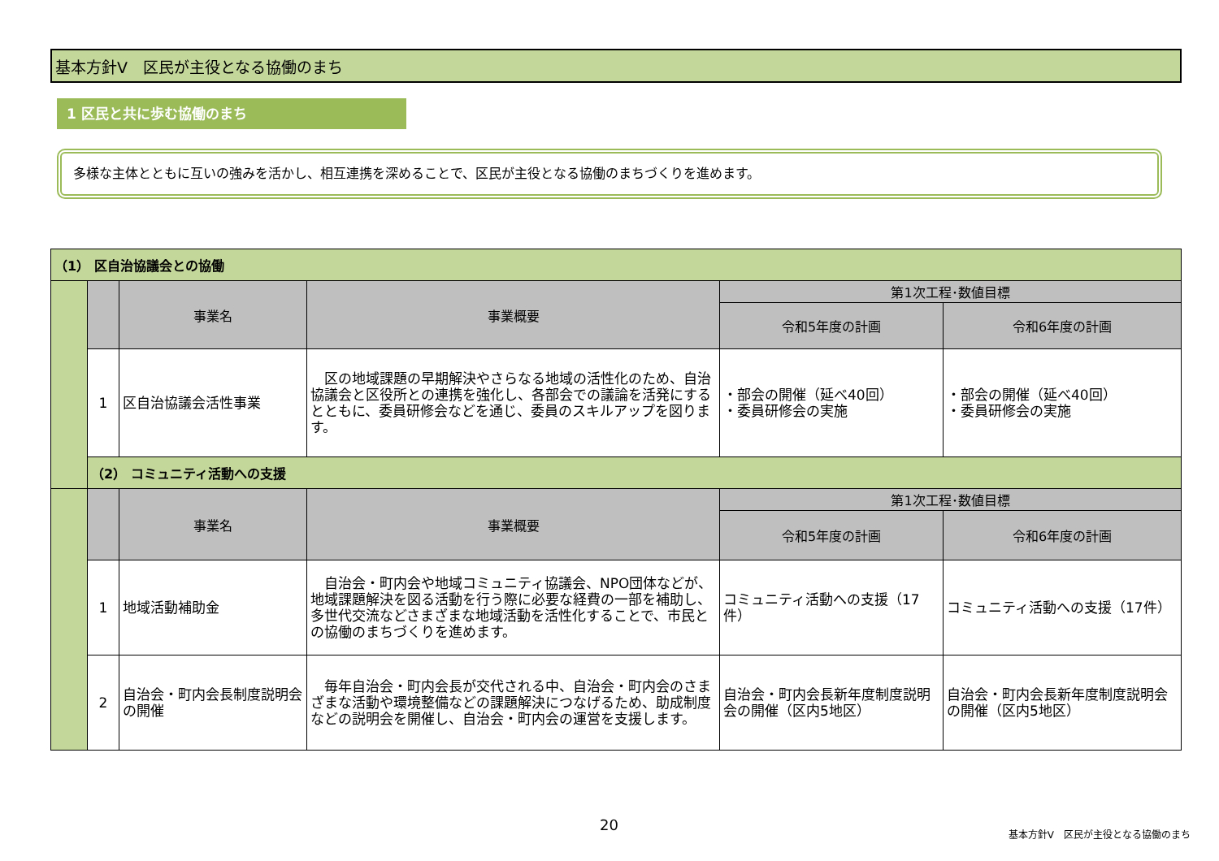基本方針Ⅴ　区民が主役となる協働のまち
1 区民と共に歩む協働のまち
多様な主体とともに互いの強みを活かし、相互連携を深めることで、区民が主役となる協働のまちづくりを進めます。
| （1） 区自治協議会との協働 | | | | | |
| --- | --- | --- | --- | --- | --- |
| | | 事業名 | 事業概要 | 第1次工程･数値目標 | |
| | | | | 令和5年度の計画 | 令和6年度の計画 |
| | 1 | 区自治協議会活性事業 | 区の地域課題の早期解決やさらなる地域の活性化のため、自治協議会と区役所との連携を強化し、各部会での議論を活発にするとともに、委員研修会などを通じ、委員のスキルアップを図ります。 | ・部会の開催（延べ40回） ・委員研修会の実施 | ・部会の開催（延べ40回） ・委員研修会の実施 |
| | （2） コミュニティ活動への支援 | | | | |
| | | 事業名 | 事業概要 | 第1次工程･数値目標 | |
| | | | | 令和5年度の計画 | 令和6年度の計画 |
| | 1 | 地域活動補助金 | 自治会・町内会や地域コミュニティ協議会、NPO団体などが、地域課題解決を図る活動を行う際に必要な経費の一部を補助し、多世代交流などさまざまな地域活動を活性化することで、市民との協働のまちづくりを進めます。 | コミュニティ活動への支援（17件） | コミュニティ活動への支援（17件） |
| | 2 | 自治会・町内会長制度説明会の開催 | 毎年自治会・町内会長が交代される中、自治会・町内会のさまざまな活動や環境整備などの課題解決につなげるため、助成制度などの説明会を開催し、自治会・町内会の運営を支援します。 | 自治会・町内会長新年度制度説明会の開催（区内5地区） | 自治会・町内会長新年度制度説明会の開催（区内5地区） |
20
基本方針Ⅴ　区民が主役となる協働のまち